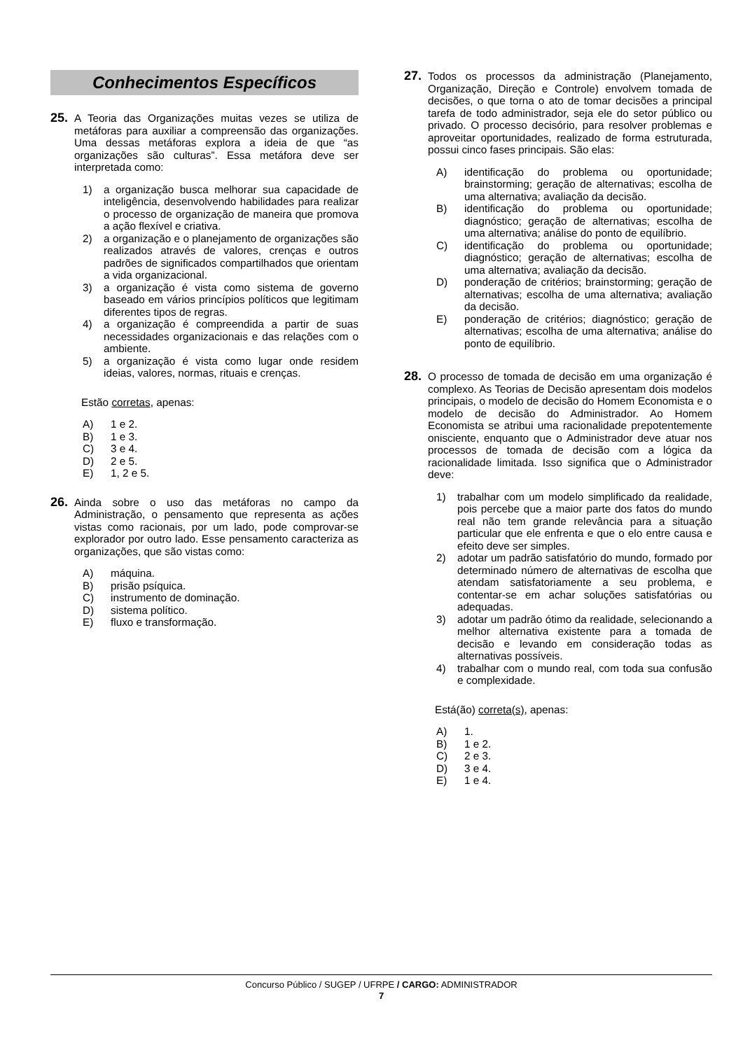Conhecimentos Específicos
25.
A Teoria das Organizações muitas vezes se utiliza de metáforas para auxiliar a compreensão das organizações. Uma dessas metáforas explora a ideia de que “as organizações são culturas”. Essa metáfora deve ser interpretada como:
1) a organização busca melhorar sua capacidade de inteligência, desenvolvendo habilidades para realizar o processo de organização de maneira que promova a ação flexível e criativa.
2) a organização e o planejamento de organizações são realizados através de valores, crenças e outros padrões de significados compartilhados que orientam a vida organizacional.
3) a organização é vista como sistema de governo baseado em vários princípios políticos que legitimam diferentes tipos de regras.
4) a organização é compreendida a partir de suas necessidades organizacionais e das relações com o ambiente.
5) a organização é vista como lugar onde residem ideias, valores, normas, rituais e crenças.
Estão corretas, apenas:
A) 1 e 2.
B) 1 e 3.
C) 3 e 4.
D) 2 e 5.
E) 1, 2 e 5.
26.
Ainda sobre o uso das metáforas no campo da Administração, o pensamento que representa as ações vistas como racionais, por um lado, pode comprovar-se explorador por outro lado. Esse pensamento caracteriza as organizações, que são vistas como:
A) máquina.
B) prisão psíquica.
C) instrumento de dominação.
D) sistema político.
E) fluxo e transformação.
27.
Todos os processos da administração (Planejamento, Organização, Direção e Controle) envolvem tomada de decisões, o que torna o ato de tomar decisões a principal tarefa de todo administrador, seja ele do setor público ou privado. O processo decisório, para resolver problemas e aproveitar oportunidades, realizado de forma estruturada, possui cinco fases principais. São elas:
A) identificação do problema ou oportunidade; brainstorming; geração de alternativas; escolha de uma alternativa; avaliação da decisão.
B) identificação do problema ou oportunidade; diagnóstico; geração de alternativas; escolha de uma alternativa; análise do ponto de equilíbrio.
C) identificação do problema ou oportunidade; diagnóstico; geração de alternativas; escolha de uma alternativa; avaliação da decisão.
D) ponderação de critérios; brainstorming; geração de alternativas; escolha de uma alternativa; avaliação da decisão.
E) ponderação de critérios; diagnóstico; geração de alternativas; escolha de uma alternativa; análise do ponto de equilíbrio.
28.
O processo de tomada de decisão em uma organização é complexo. As Teorias de Decisão apresentam dois modelos principais, o modelo de decisão do Homem Economista e o modelo de decisão do Administrador. Ao Homem Economista se atribui uma racionalidade prepotentemente onisciente, enquanto que o Administrador deve atuar nos processos de tomada de decisão com a lógica da racionalidade limitada. Isso significa que o Administrador deve:
1) trabalhar com um modelo simplificado da realidade, pois percebe que a maior parte dos fatos do mundo real não tem grande relevância para a situação particular que ele enfrenta e que o elo entre causa e efeito deve ser simples.
2) adotar um padrão satisfatório do mundo, formado por determinado número de alternativas de escolha que atendam satisfatoriamente a seu problema, e contentar-se em achar soluções satisfatórias ou adequadas.
3) adotar um padrão ótimo da realidade, selecionando a melhor alternativa existente para a tomada de decisão e levando em consideração todas as alternativas possíveis.
4) trabalhar com o mundo real, com toda sua confusão e complexidade.
Está(ão) correta(s), apenas:
A) 1.
B) 1 e 2.
C) 2 e 3.
D) 3 e 4.
E) 1 e 4.
Concurso Público / SUGEP / UFRPE / CARGO: ADMINISTRADOR
7